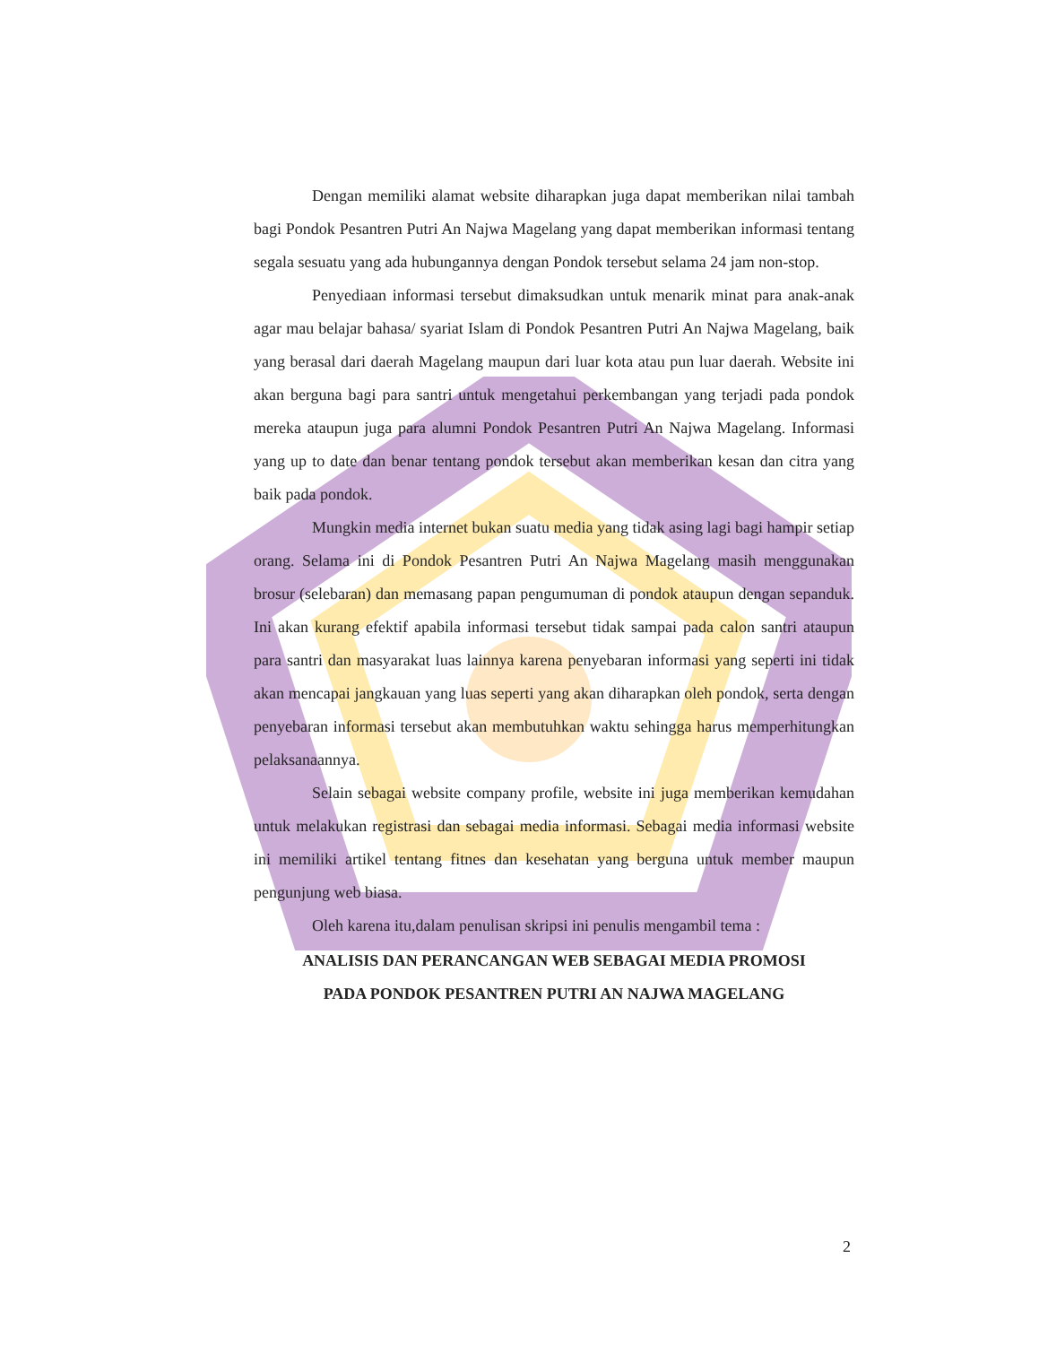Dengan memiliki alamat website diharapkan juga dapat memberikan nilai tambah bagi Pondok Pesantren Putri An Najwa Magelang yang dapat memberikan informasi tentang segala sesuatu yang ada hubungannya dengan Pondok tersebut selama 24 jam non-stop.
Penyediaan informasi tersebut dimaksudkan untuk menarik minat para anak-anak agar mau belajar bahasa/ syariat Islam di Pondok Pesantren Putri An Najwa Magelang, baik yang berasal dari daerah Magelang maupun dari luar kota atau pun luar daerah. Website ini akan berguna bagi para santri untuk mengetahui perkembangan yang terjadi pada pondok mereka ataupun juga para alumni Pondok Pesantren Putri An Najwa Magelang. Informasi yang up to date dan benar tentang pondok tersebut akan memberikan kesan dan citra yang baik pada pondok.
Mungkin media internet bukan suatu media yang tidak asing lagi bagi hampir setiap orang. Selama ini di Pondok Pesantren Putri An Najwa Magelang masih menggunakan brosur (selebaran) dan memasang papan pengumuman di pondok ataupun dengan sepanduk. Ini akan kurang efektif apabila informasi tersebut tidak sampai pada calon santri ataupun para santri dan masyarakat luas lainnya karena penyebaran informasi yang seperti ini tidak akan mencapai jangkauan yang luas seperti yang akan diharapkan oleh pondok, serta dengan penyebaran informasi tersebut akan membutuhkan waktu sehingga harus memperhitungkan pelaksanaannya.
Selain sebagai website company profile, website ini juga memberikan kemudahan untuk melakukan registrasi dan sebagai media informasi. Sebagai media informasi website ini memiliki artikel tentang fitnes dan kesehatan yang berguna untuk member maupun pengunjung web biasa.
Oleh karena itu,dalam penulisan skripsi ini penulis mengambil tema :
ANALISIS DAN PERANCANGAN WEB SEBAGAI MEDIA PROMOSI
PADA PONDOK PESANTREN PUTRI AN NAJWA MAGELANG
2